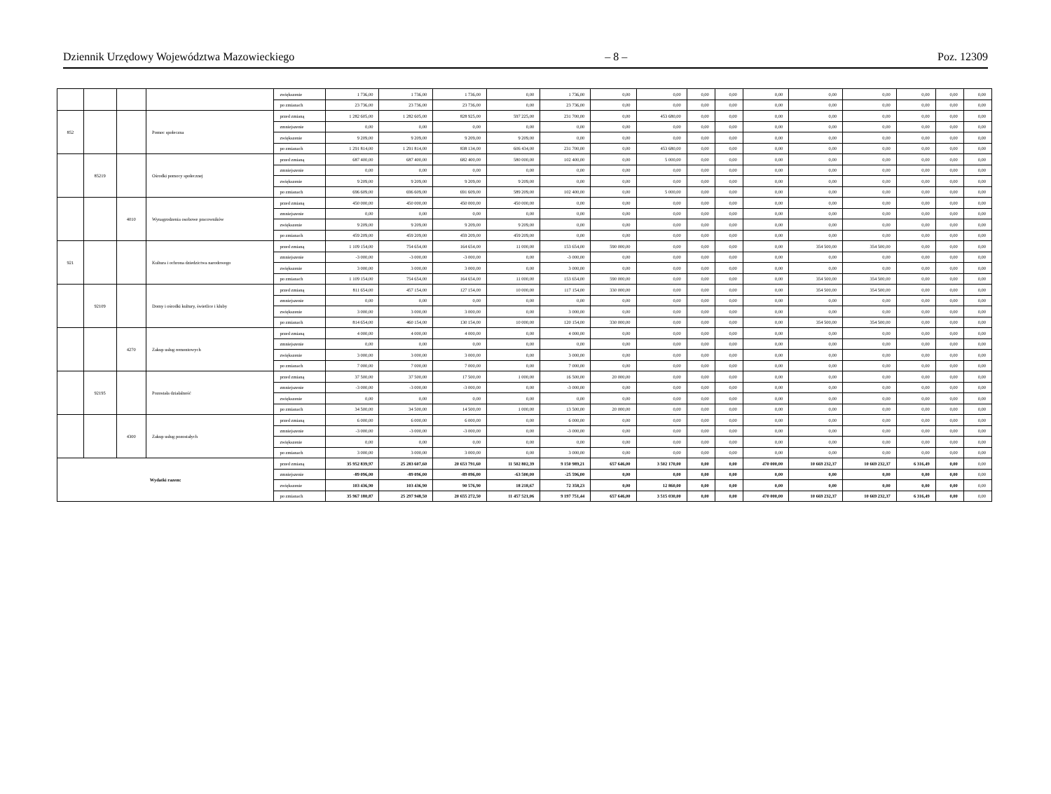Dziennik Urzędowy Województwa Mazowieckiego – 8 – Poz. 12309
| | | | | zwiększenie | 1 736,00 | 1 736,00 | 1 736,00 | 0,00 | 1 736,00 | 0,00 | 0,00 | 0,00 | 0,00 | 0,00 | 0,00 | 0,00 | 0,00 | 0,00 | 0,00 |
| | | | | po zmianach | 23 736,00 | 23 736,00 | 23 736,00 | 0,00 | 23 736,00 | 0,00 | 0,00 | 0,00 | 0,00 | 0,00 | 0,00 | 0,00 | 0,00 | 0,00 | 0,00 |
| 852 | | | Pomoc społeczna | przed zmianą | 1 282 605,00 | 1 282 605,00 | 828 925,00 | 597 225,00 | 231 700,00 | 0,00 | 453 680,00 | 0,00 | 0,00 | 0,00 | 0,00 | 0,00 | 0,00 | 0,00 | 0,00 |
| | | | | zmniejszenie | 0,00 | 0,00 | 0,00 | 0,00 | 0,00 | 0,00 | 0,00 | 0,00 | 0,00 | 0,00 | 0,00 | 0,00 | 0,00 | 0,00 | 0,00 |
| | | | | zwiększenie | 9 209,00 | 9 209,00 | 9 209,00 | 9 209,00 | 0,00 | 0,00 | 0,00 | 0,00 | 0,00 | 0,00 | 0,00 | 0,00 | 0,00 | 0,00 | 0,00 |
| | | | | po zmianach | 1 291 814,00 | 1 291 814,00 | 838 134,00 | 606 434,00 | 231 700,00 | 0,00 | 453 680,00 | 0,00 | 0,00 | 0,00 | 0,00 | 0,00 | 0,00 | 0,00 | 0,00 |
| | 85219 | | Ośrodki pomocy społecznej | przed zmianą | 687 400,00 | 687 400,00 | 682 400,00 | 580 000,00 | 102 400,00 | 0,00 | 5 000,00 | 0,00 | 0,00 | 0,00 | 0,00 | 0,00 | 0,00 | 0,00 | 0,00 |
| | | | | zmniejszenie | 0,00 | 0,00 | 0,00 | 0,00 | 0,00 | 0,00 | 0,00 | 0,00 | 0,00 | 0,00 | 0,00 | 0,00 | 0,00 | 0,00 | 0,00 |
| | | | | zwiększenie | 9 209,00 | 9 209,00 | 9 209,00 | 9 209,00 | 0,00 | 0,00 | 0,00 | 0,00 | 0,00 | 0,00 | 0,00 | 0,00 | 0,00 | 0,00 | 0,00 |
| | | | | po zmianach | 696 609,00 | 696 609,00 | 691 609,00 | 589 209,00 | 102 400,00 | 0,00 | 5 000,00 | 0,00 | 0,00 | 0,00 | 0,00 | 0,00 | 0,00 | 0,00 | 0,00 |
| | | 4010 | Wynagrodzenia osobowe pracowników | przed zmianą | 450 000,00 | 450 000,00 | 450 000,00 | 450 000,00 | 0,00 | 0,00 | 0,00 | 0,00 | 0,00 | 0,00 | 0,00 | 0,00 | 0,00 | 0,00 | 0,00 |
| | | | | zmniejszenie | 0,00 | 0,00 | 0,00 | 0,00 | 0,00 | 0,00 | 0,00 | 0,00 | 0,00 | 0,00 | 0,00 | 0,00 | 0,00 | 0,00 | 0,00 |
| | | | | zwiększenie | 9 209,00 | 9 209,00 | 9 209,00 | 9 209,00 | 0,00 | 0,00 | 0,00 | 0,00 | 0,00 | 0,00 | 0,00 | 0,00 | 0,00 | 0,00 | 0,00 |
| | | | | po zmianach | 459 209,00 | 459 209,00 | 459 209,00 | 459 209,00 | 0,00 | 0,00 | 0,00 | 0,00 | 0,00 | 0,00 | 0,00 | 0,00 | 0,00 | 0,00 | 0,00 |
| 921 | | | Kultura i ochrona dziedzictwa narodowego | przed zmianą | 1 109 154,00 | 754 654,00 | 164 654,00 | 11 000,00 | 153 654,00 | 590 000,00 | 0,00 | 0,00 | 0,00 | 0,00 | 354 500,00 | 354 500,00 | 0,00 | 0,00 | 0,00 |
| | | | | zmniejszenie | -3 000,00 | -3 000,00 | -3 000,00 | 0,00 | -3 000,00 | 0,00 | 0,00 | 0,00 | 0,00 | 0,00 | 0,00 | 0,00 | 0,00 | 0,00 | 0,00 |
| | | | | zwiększenie | 3 000,00 | 3 000,00 | 3 000,00 | 0,00 | 3 000,00 | 0,00 | 0,00 | 0,00 | 0,00 | 0,00 | 0,00 | 0,00 | 0,00 | 0,00 | 0,00 |
| | | | | po zmianach | 1 109 154,00 | 754 654,00 | 164 654,00 | 11 000,00 | 153 654,00 | 590 000,00 | 0,00 | 0,00 | 0,00 | 0,00 | 354 500,00 | 354 500,00 | 0,00 | 0,00 | 0,00 |
| | 92109 | | Domy i ośrodki kultury, świetlice i kluby | przed zmianą | 811 654,00 | 457 154,00 | 127 154,00 | 10 000,00 | 117 154,00 | 330 000,00 | 0,00 | 0,00 | 0,00 | 0,00 | 354 500,00 | 354 500,00 | 0,00 | 0,00 | 0,00 |
| | | | | zmniejszenie | 0,00 | 0,00 | 0,00 | 0,00 | 0,00 | 0,00 | 0,00 | 0,00 | 0,00 | 0,00 | 0,00 | 0,00 | 0,00 | 0,00 | 0,00 |
| | | | | zwiększenie | 3 000,00 | 3 000,00 | 3 000,00 | 0,00 | 3 000,00 | 0,00 | 0,00 | 0,00 | 0,00 | 0,00 | 0,00 | 0,00 | 0,00 | 0,00 | 0,00 |
| | | | | po zmianach | 814 654,00 | 460 154,00 | 130 154,00 | 10 000,00 | 120 154,00 | 330 000,00 | 0,00 | 0,00 | 0,00 | 0,00 | 354 500,00 | 354 500,00 | 0,00 | 0,00 | 0,00 |
| | | 4270 | Zakup usług remontowych | przed zmianą | 4 000,00 | 4 000,00 | 4 000,00 | 0,00 | 4 000,00 | 0,00 | 0,00 | 0,00 | 0,00 | 0,00 | 0,00 | 0,00 | 0,00 | 0,00 | 0,00 |
| | | | | zmniejszenie | 0,00 | 0,00 | 0,00 | 0,00 | 0,00 | 0,00 | 0,00 | 0,00 | 0,00 | 0,00 | 0,00 | 0,00 | 0,00 | 0,00 | 0,00 |
| | | | | zwiększenie | 3 000,00 | 3 000,00 | 3 000,00 | 0,00 | 3 000,00 | 0,00 | 0,00 | 0,00 | 0,00 | 0,00 | 0,00 | 0,00 | 0,00 | 0,00 | 0,00 |
| | | | | po zmianach | 7 000,00 | 7 000,00 | 7 000,00 | 0,00 | 7 000,00 | 0,00 | 0,00 | 0,00 | 0,00 | 0,00 | 0,00 | 0,00 | 0,00 | 0,00 | 0,00 |
| | 92195 | | Pozostała działalność | przed zmianą | 37 500,00 | 37 500,00 | 17 500,00 | 1 000,00 | 16 500,00 | 20 000,00 | 0,00 | 0,00 | 0,00 | 0,00 | 0,00 | 0,00 | 0,00 | 0,00 | 0,00 |
| | | | | zmniejszenie | -3 000,00 | -3 000,00 | -3 000,00 | 0,00 | -3 000,00 | 0,00 | 0,00 | 0,00 | 0,00 | 0,00 | 0,00 | 0,00 | 0,00 | 0,00 | 0,00 |
| | | | | zwiększenie | 0,00 | 0,00 | 0,00 | 0,00 | 0,00 | 0,00 | 0,00 | 0,00 | 0,00 | 0,00 | 0,00 | 0,00 | 0,00 | 0,00 | 0,00 |
| | | | | po zmianach | 34 500,00 | 34 500,00 | 14 500,00 | 1 000,00 | 13 500,00 | 20 000,00 | 0,00 | 0,00 | 0,00 | 0,00 | 0,00 | 0,00 | 0,00 | 0,00 | 0,00 |
| | | 4300 | Zakup usług pozostałych | przed zmianą | 6 000,00 | 6 000,00 | 6 000,00 | 0,00 | 6 000,00 | 0,00 | 0,00 | 0,00 | 0,00 | 0,00 | 0,00 | 0,00 | 0,00 | 0,00 | 0,00 |
| | | | | zmniejszenie | -3 000,00 | -3 000,00 | -3 000,00 | 0,00 | -3 000,00 | 0,00 | 0,00 | 0,00 | 0,00 | 0,00 | 0,00 | 0,00 | 0,00 | 0,00 | 0,00 |
| | | | | zwiększenie | 0,00 | 0,00 | 0,00 | 0,00 | 0,00 | 0,00 | 0,00 | 0,00 | 0,00 | 0,00 | 0,00 | 0,00 | 0,00 | 0,00 | 0,00 |
| | | | | po zmianach | 3 000,00 | 3 000,00 | 3 000,00 | 0,00 | 3 000,00 | 0,00 | 0,00 | 0,00 | 0,00 | 0,00 | 0,00 | 0,00 | 0,00 | 0,00 | 0,00 |
| Wydatki razem: | | | | przed zmianą | 35 952 839,97 | 25 283 607,60 | 20 653 791,60 | 11 502 802,39 | 9 150 989,21 | 657 646,00 | 3 502 170,00 | 0,00 | 0,00 | 470 000,00 | 10 669 232,37 | 10 669 232,37 | 6 316,49 | 0,00 | 0,00 |
| | | | | zmniejszenie | -89 096,00 | -89 096,00 | -89 096,00 | -63 500,00 | -25 596,00 | 0,00 | 0,00 | 0,00 | 0,00 | 0,00 | 0,00 | 0,00 | 0,00 | 0,00 | 0,00 |
| | | | | zwiększenie | 103 436,90 | 103 436,90 | 90 576,90 | 18 218,67 | 72 358,23 | 0,00 | 12 860,00 | 0,00 | 0,00 | 0,00 | 0,00 | 0,00 | 0,00 | 0,00 | 0,00 |
| | | | | po zmianach | 35 967 180,87 | 25 297 948,50 | 20 655 272,50 | 11 457 521,06 | 9 197 751,44 | 657 646,00 | 3 515 030,00 | 0,00 | 0,00 | 470 000,00 | 10 669 232,37 | 10 669 232,37 | 6 316,49 | 0,00 | 0,00 |